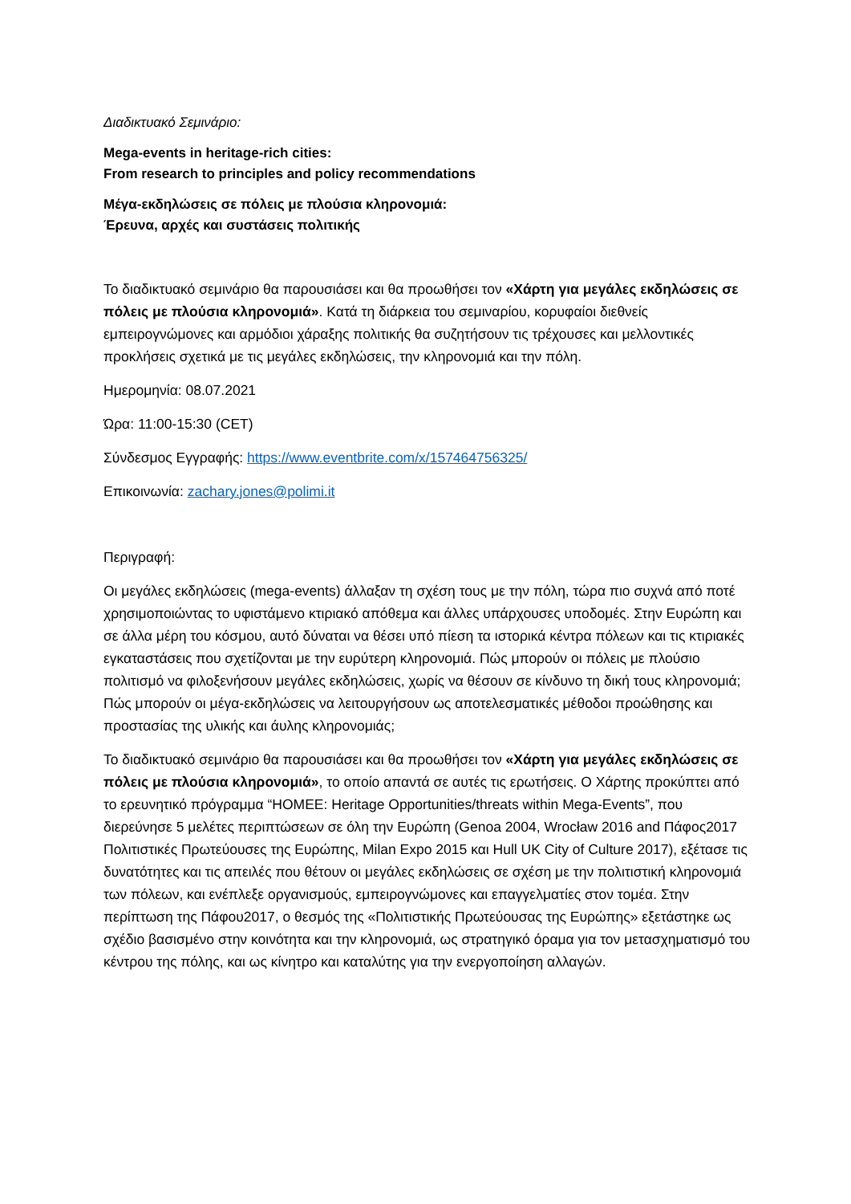Διαδικτυακό Σεμινάριο:
Mega-events in heritage-rich cities:
From research to principles and policy recommendations
Μέγα-εκδηλώσεις σε πόλεις με πλούσια κληρονομιά:
Έρευνα, αρχές και συστάσεις πολιτικής
Το διαδικτυακό σεμινάριο θα παρουσιάσει και θα προωθήσει τον «Χάρτη για μεγάλες εκδηλώσεις σε πόλεις με πλούσια κληρονομιά». Κατά τη διάρκεια του σεμιναρίου, κορυφαίοι διεθνείς εμπειρογνώμονες και αρμόδιοι χάραξης πολιτικής θα συζητήσουν τις τρέχουσες και μελλοντικές προκλήσεις σχετικά με τις μεγάλες εκδηλώσεις, την κληρονομιά και την πόλη.
Ημερομηνία: 08.07.2021
Ώρα: 11:00-15:30 (CET)
Σύνδεσμος Εγγραφής: https://www.eventbrite.com/x/157464756325/
Επικοινωνία: zachary.jones@polimi.it
Περιγραφή:
Οι μεγάλες εκδηλώσεις (mega-events) άλλαξαν τη σχέση τους με την πόλη, τώρα πιο συχνά από ποτέ χρησιμοποιώντας το υφιστάμενο κτιριακό απόθεμα και άλλες υπάρχουσες υποδομές. Στην Ευρώπη και σε άλλα μέρη του κόσμου, αυτό δύναται να θέσει υπό πίεση τα ιστορικά κέντρα πόλεων και τις κτιριακές εγκαταστάσεις που σχετίζονται με την ευρύτερη κληρονομιά. Πώς μπορούν οι πόλεις με πλούσιο πολιτισμό να φιλοξενήσουν μεγάλες εκδηλώσεις, χωρίς να θέσουν σε κίνδυνο τη δική τους κληρονομιά; Πώς μπορούν οι μέγα-εκδηλώσεις να λειτουργήσουν ως αποτελεσματικές μέθοδοι προώθησης και προστασίας της υλικής και άυλης κληρονομιάς;
Το διαδικτυακό σεμινάριο θα παρουσιάσει και θα προωθήσει τον «Χάρτη για μεγάλες εκδηλώσεις σε πόλεις με πλούσια κληρονομιά», το οποίο απαντά σε αυτές τις ερωτήσεις. Ο Χάρτης προκύπτει από το ερευνητικό πρόγραμμα “HOMEE: Heritage Opportunities/threats within Mega-Events”, που διερεύνησε 5 μελέτες περιπτώσεων σε όλη την Ευρώπη (Genoa 2004, Wrocław 2016 and Πάφος2017 Πολιτιστικές Πρωτεύουσες της Ευρώπης, Milan Expo 2015 και Hull UK City of Culture 2017), εξέτασε τις δυνατότητες και τις απειλές που θέτουν οι μεγάλες εκδηλώσεις σε σχέση με την πολιτιστική κληρονομιά των πόλεων, και ενέπλεξε οργανισμούς, εμπειρογνώμονες και επαγγελματίες στον τομέα. Στην περίπτωση της Πάφου2017, ο θεσμός της «Πολιτιστικής Πρωτεύουσας της Ευρώπης» εξετάστηκε ως σχέδιο βασισμένο στην κοινότητα και την κληρονομιά, ως στρατηγικό όραμα για τον μετασχηματισμό του κέντρου της πόλης, και ως κίνητρο και καταλύτης για την ενεργοποίηση αλλαγών.